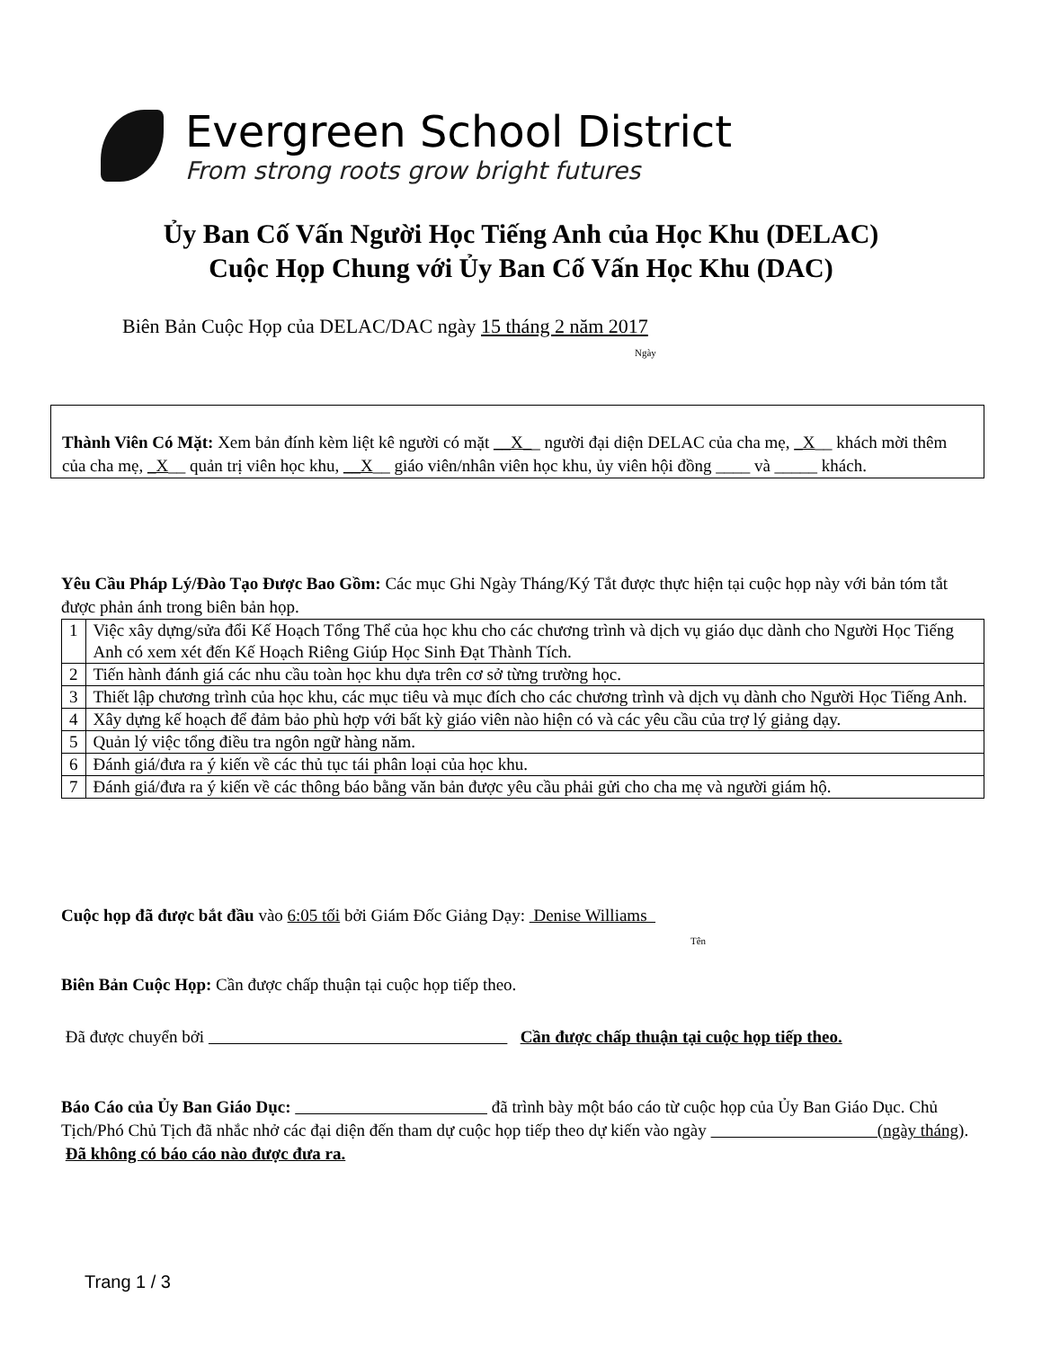Evergreen School District
From strong roots grow bright futures
Ủy Ban Cố Vấn Người Học Tiếng Anh của Học Khu (DELAC)
Cuộc Họp Chung với Ủy Ban Cố Vấn Học Khu (DAC)
Biên Bản Cuộc Họp của DELAC/DAC ngày 15 tháng 2 năm 2017
Ngày
Thành Viên Có Mặt: Xem bản đính kèm liệt kê người có mặt __X__ người đại diện DELAC của cha mẹ, _X__ khách mời thêm của cha mẹ, _X__ quản trị viên học khu, __X__ giáo viên/nhân viên học khu, ủy viên hội đồng ____ và _____ khách.
Yêu Cầu Pháp Lý/Đào Tạo Được Bao Gồm: Các mục Ghi Ngày Tháng/Ký Tắt được thực hiện tại cuộc họp này với bản tóm tắt được phản ánh trong biên bản họp.
| 1 | Việc xây dựng/sửa đổi Kế Hoạch Tổng Thể của học khu cho các chương trình và dịch vụ giáo dục dành cho Người Học Tiếng Anh có xem xét đến Kế Hoạch Riêng Giúp Học Sinh Đạt Thành Tích. |
| 2 | Tiến hành đánh giá các nhu cầu toàn học khu dựa trên cơ sở từng trường học. |
| 3 | Thiết lập chương trình của học khu, các mục tiêu và mục đích cho các chương trình và dịch vụ dành cho Người Học Tiếng Anh. |
| 4 | Xây dựng kế hoạch để đảm bảo phù hợp với bất kỳ giáo viên nào hiện có và các yêu cầu của trợ lý giảng dạy. |
| 5 | Quản lý việc tổng điều tra ngôn ngữ hàng năm. |
| 6 | Đánh giá/đưa ra ý kiến về các thủ tục tái phân loại của học khu. |
| 7 | Đánh giá/đưa ra ý kiến về các thông báo bằng văn bản được yêu cầu phải gửi cho cha mẹ và người giám hộ. |
Cuộc họp đã được bắt đầu vào 6:05 tối bởi Giám Đốc Giảng Dạy: Denise Williams
Tên
Biên Bản Cuộc Họp: Cần được chấp thuận tại cuộc họp tiếp theo.
Đã được chuyển bởi Cần được chấp thuận tại cuộc họp tiếp theo.
Báo Cáo của Ủy Ban Giáo Dục: đã trình bày một báo cáo từ cuộc họp của Ủy Ban Giáo Dục. Chủ Tịch/Phó Chủ Tịch đã nhắc nhở các đại diện đến tham dự cuộc họp tiếp theo dự kiến vào ngày (ngày tháng). Đã không có báo cáo nào được đưa ra.
Trang 1 / 3